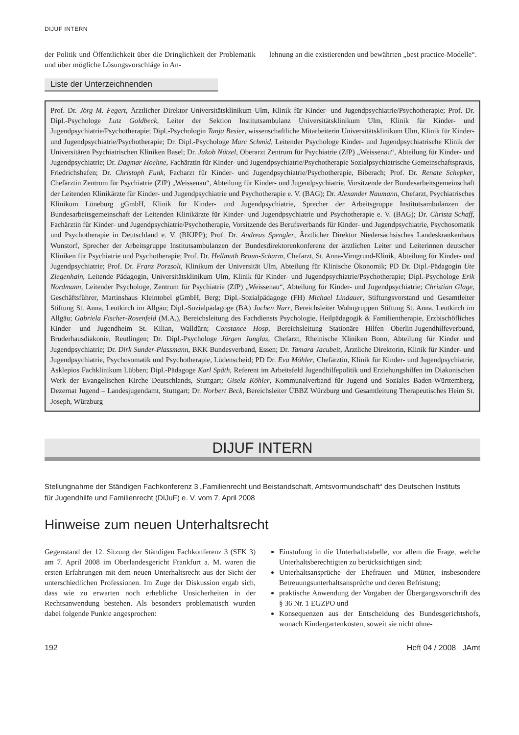DIJUF INTERN
der Politik und Öffentlichkeit über die Dringlichkeit der Problematik und über mögliche Lösungsvorschläge in An-
lehnung an die existierenden und bewährten „best practice-Modelle“.
Liste der Unterzeichnenden
Prof. Dr. Jörg M. Fegert, Ärztlicher Direktor Universitätsklinikum Ulm, Klinik für Kinder- und Jugendpsychiatrie/Psychotherapie; Prof. Dr. Dipl.-Psychologe Lutz Goldbeck, Leiter der Sektion Institutsambulanz Universitätsklinikum Ulm, Klinik für Kinder- und Jugendpsychiatrie/Psychotherapie; Dipl.-Psychologin Tanja Besier, wissenschaftliche Mitarbeiterin Universitätsklinikum Ulm, Klinik für Kinder- und Jugendpsychiatrie/Psychotherapie; Dr. Dipl.-Psychologe Marc Schmid, Leitender Psychologe Kinder- und Jugendpsychiatrische Klinik der Universitären Psychiatrischen Kliniken Basel; Dr. Jakob Nützel, Oberarzt Zentrum für Psychiatrie (ZfP) „Weissenau“, Abteilung für Kinder- und Jugendpsychiatrie; Dr. Dagmar Hoehne, Fachärztin für Kinder- und Jugendpsychiatrie/Psychotherapie Sozialpsychiatrische Gemeinschaftspraxis, Friedrichshafen; Dr. Christoph Funk, Facharzt für Kinder- und Jugendpsychiatrie/Psychotherapie, Biberach; Prof. Dr. Renate Schepker, Chefärztin Zentrum für Psychiatrie (ZfP) „Weissenau“, Abteilung für Kinder- und Jugendpsychiatrie, Vorsitzende der Bundesarbeitsgemeinschaft der Leitenden Klinikärzte für Kinder- und Jugendpsychiatrie und Psychotherapie e. V. (BAG); Dr. Alexander Naumann, Chefarzt, Psychiatrisches Klinikum Lüneburg gGmbH, Klinik für Kinder- und Jugendpsychiatrie, Sprecher der Arbeitsgruppe Institutsambulanzen der Bundesarbeitsgemeinschaft der Leitenden Klinikärzte für Kinder- und Jugendpsychiatrie und Psychotherapie e. V. (BAG); Dr. Christa Schaff, Fachärztin für Kinder- und Jugendpsychiatrie/Psychotherapie, Vorsitzende des Berufsverbands für Kinder- und Jugendpsychiatrie, Psychosomatik und Psychotherapie in Deutschland e. V. (BKJPP); Prof. Dr. Andreas Spengler, Ärztlicher Direktor Niedersächsisches Landeskrankenhaus Wunstorf, Sprecher der Arbeitsgruppe Institutsambulanzen der Bundesdirektorenkonferenz der ärztlichen Leiter und Leiterinnen deutscher Kliniken für Psychiatrie und Psychotherapie; Prof. Dr. Hellmuth Braun-Scharm, Chefarzt, St. Anna-Virngrund-Klinik, Abteilung für Kinder- und Jugendpsychiatrie; Prof. Dr. Franz Porzsolt, Klinikum der Universität Ulm, Abteilung für Klinische Ökonomik; PD Dr. Dipl.-Pädagogin Ute Ziegenhain, Leitende Pädagogin, Universitätsklinikum Ulm, Klinik für Kinder- und Jugendpsychiatrie/Psychotherapie; Dipl.-Psychologe Erik Nordmann, Leitender Psychologe, Zentrum für Psychiatrie (ZfP) „Weissenau“, Abteilung für Kinder- und Jugendpsychiatrie; Christian Glage, Geschäftsführer, Martinshaus Kleintobel gGmbH, Berg; Dipl.-Sozialpädagoge (FH) Michael Lindauer, Stiftungsvorstand und Gesamtleiter Stiftung St. Anna, Leutkirch im Allgäu; Dipl.-Sozialpädagoge (BA) Jochen Narr, Bereichsleiter Wohngruppen Stiftung St. Anna, Leutkirch im Allgäu; Gabriela Fischer-Rosenfeld (M.A.), Bereichsleitung des Fachdiensts Psychologie, Heilpädagogik & Familientherapie, Erzbischöfliches Kinder- und Jugendheim St. Kilian, Walldürn; Constance Hosp, Bereichsleitung Stationäre Hilfen Oberlin-Jugendhilfeverbund, Bruderhausdiakonie, Reutlingen; Dr. Dipl.-Psychologe Jürgen Junglas, Chefarzt, Rheinische Kliniken Bonn, Abteilung für Kinder und Jugendpsychiatrie; Dr. Dirk Sunder-Plassmann, BKK Bundesverband, Essen; Dr. Tamara Jacubeit, Ärztliche Direktorin, Klinik für Kinder- und Jugendpsychiatrie, Psychosomatik und Psychotherapie, Lüdenscheid; PD Dr. Eva Möhler, Chefärztin, Klinik für Kinder- und Jugendpsychiatrie, Asklepios Fachklinikum Lübben; Dipl.-Pädagoge Karl Späth, Referent im Arbeitsfeld Jugendhilfepolitik und Erziehungshilfen im Diakonischen Werk der Evangelischen Kirche Deutschlands, Stuttgart; Gisela Köhler, Kommunalverband für Jugend und Soziales Baden-Württemberg, Dezernat Jugend – Landesjugendamt, Stuttgart; Dr. Norbert Beck, Bereichsleiter ÜBBZ Würzburg und Gesamtleitung Therapeutisches Heim St. Joseph, Würzburg
DIJUF INTERN
Stellungnahme der Ständigen Fachkonferenz 3 „Familienrecht und Beistandschaft, Amtsvormundschaft“ des Deutschen Instituts
für Jugendhilfe und Familienrecht (DIJuF) e. V. vom 7. April 2008
Hinweise zum neuen Unterhaltsrecht
Gegenstand der 12. Sitzung der Ständigen Fachkonferenz 3 (SFK 3) am 7. April 2008 im Oberlandesgericht Frankfurt a. M. waren die ersten Erfahrungen mit dem neuen Unterhaltsrecht aus der Sicht der unterschiedlichen Professionen. Im Zuge der Diskussion ergab sich, dass wie zu erwarten noch erhebliche Unsicherheiten in der Rechtsanwendung bestehen. Als besonders problematisch wurden dabei folgende Punkte angesprochen:
Einstufung in die Unterhaltstabelle, vor allem die Frage, welche Unterhaltsberechtigten zu berücksichtigen sind;
Unterhaltsansprüche der Ehefrauen und Mütter, insbesondere Betreuungsunterhaltsansprüche und deren Befristung;
praktische Anwendung der Vorgaben der Übergangsvorschrift des § 36 Nr. 1 EGZPO und
Konsequenzen aus der Entscheidung des Bundesgerichtshofs, wonach Kindergartenkosten, soweit sie nicht ohne-
192 Heft 04 / 2008 JAmt